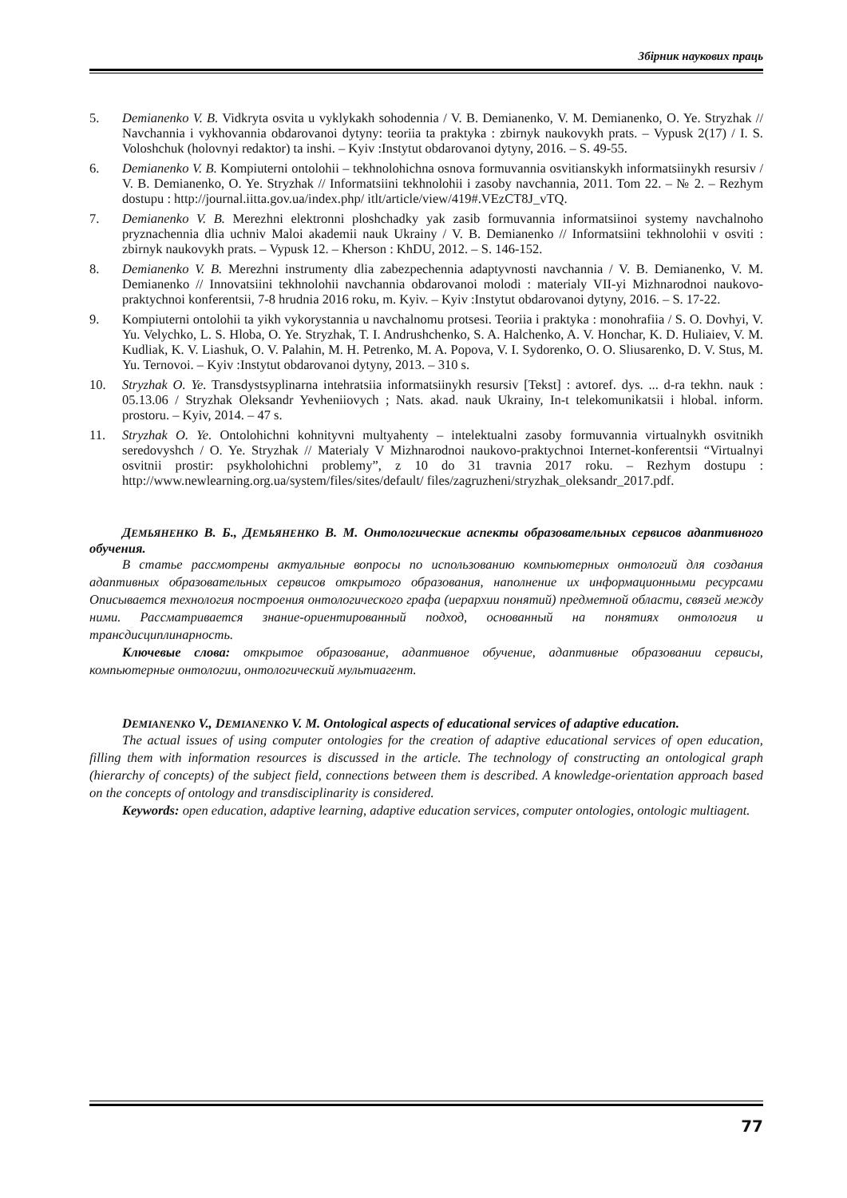Збірник наукових праць
5. Demianenko V. B. Vidkryta osvita u vyklykakh sohodennia / V. B. Demianenko, V. M. Demianenko, O. Ye. Stryzhak // Navchannia i vykhovannia obdarovanoi dytyny: teoriia ta praktyka : zbirnyk naukovykh prats. – Vypusk 2(17) / I. S. Voloshchuk (holovnyi redaktor) ta inshi. – Kyiv :Instytut obdarovanoi dytyny, 2016. – S. 49-55.
6. Demianenko V. B. Kompiuterni ontolohii – tekhnolohichna osnova formuvannia osvitianskykh informatsiinykh resursiv / V. B. Demianenko, O. Ye. Stryzhak // Informatsiini tekhnolohii i zasoby navchannia, 2011. Tom 22. – № 2. – Rezhym dostupu : http://journal.iitta.gov.ua/index.php/ itlt/article/view/419#.VEzCT8J_vTQ.
7. Demianenko V. B. Merezhni elektronni ploshchadky yak zasib formuvannia informatsiinoi systemy navchalnoho pryznachennia dlia uchniv Maloi akademii nauk Ukrainy / V. B. Demianenko // Informatsiini tekhnolohii v osviti : zbirnyk naukovykh prats. – Vypusk 12. – Kherson : KhDU, 2012. – S. 146-152.
8. Demianenko V. B. Merezhni instrumenty dlia zabezpechennia adaptyvnosti navchannia / V. B. Demianenko, V. M. Demianenko // Innovatsiini tekhnolohii navchannia obdarovanoi molodi : materialy VII-yi Mizhnarodnoi naukovo-praktychnoi konferentsii, 7-8 hrudnia 2016 roku, m. Kyiv. – Kyiv :Instytut obdarovanoi dytyny, 2016. – S. 17-22.
9. Kompiuterni ontolohii ta yikh vykorystannia u navchalnomu protsesi. Teoriia i praktyka : monohrafiia / S. O. Dovhyi, V. Yu. Velychko, L. S. Hloba, O. Ye. Stryzhak, T. I. Andrushchenko, S. A. Halchenko, A. V. Honchar, K. D. Huliaiev, V. M. Kudliak, K. V. Liashuk, O. V. Palahin, M. H. Petrenko, M. A. Popova, V. I. Sydorenko, O. O. Sliusarenko, D. V. Stus, M. Yu. Ternovoi. – Kyiv :Instytut obdarovanoi dytyny, 2013. – 310 s.
10. Stryzhak O. Ye. Transdystsyplinarna intehratsiia informatsiinykh resursiv [Tekst] : avtoref. dys. ... d-ra tekhn. nauk : 05.13.06 / Stryzhak Oleksandr Yevheniiovych ; Nats. akad. nauk Ukrainy, In-t telekomunikatsii i hlobal. inform. prostoru. – Kyiv, 2014. – 47 s.
11. Stryzhak O. Ye. Ontolohichni kohnityvni multyahenty – intelektualni zasoby formuvannia virtualnykh osvitnikh seredovyshch / O. Ye. Stryzhak // Materialy V Mizhnarodnoi naukovo-praktychnoi Internet-konferentsii “Virtualnyi osvitnii prostir: psykholohichni problemy”, z 10 do 31 travnia 2017 roku. – Rezhym dostupu : http://www.newlearning.org.ua/system/files/sites/default/ files/zagruzheni/stryzhak_oleksandr_2017.pdf.
ДЕМЬЯНЕНКО В. Б., ДЕМЬЯНЕНКО В. М. Онтологические аспекты образовательных сервисов адаптивного обучения.
В статье рассмотрены актуальные вопросы по использованию компьютерных онтологий для создания адаптивных образовательных сервисов открытого образования, наполнение их информационными ресурсами Описывается технология построения онтологического графа (иерархии понятий) предметной области, связей между ними. Рассматривается знание-ориентированный подход, основанный на понятиях онтология и трансдисциплинарность.
Ключевые слова: открытое образование, адаптивное обучение, адаптивные образовании сервисы, компьютерные онтологии, онтологический мультиагент.
DEMIANENKO V., DEMIANENKO V. M. Ontological aspects of educational services of adaptive education.
The actual issues of using computer ontologies for the creation of adaptive educational services of open education, filling them with information resources is discussed in the article. The technology of constructing an ontological graph (hierarchy of concepts) of the subject field, connections between them is described. A knowledge-orientation approach based on the concepts of ontology and transdisciplinarity is considered.
Keywords: open education, adaptive learning, adaptive education services, computer ontologies, ontologic multiagent.
77